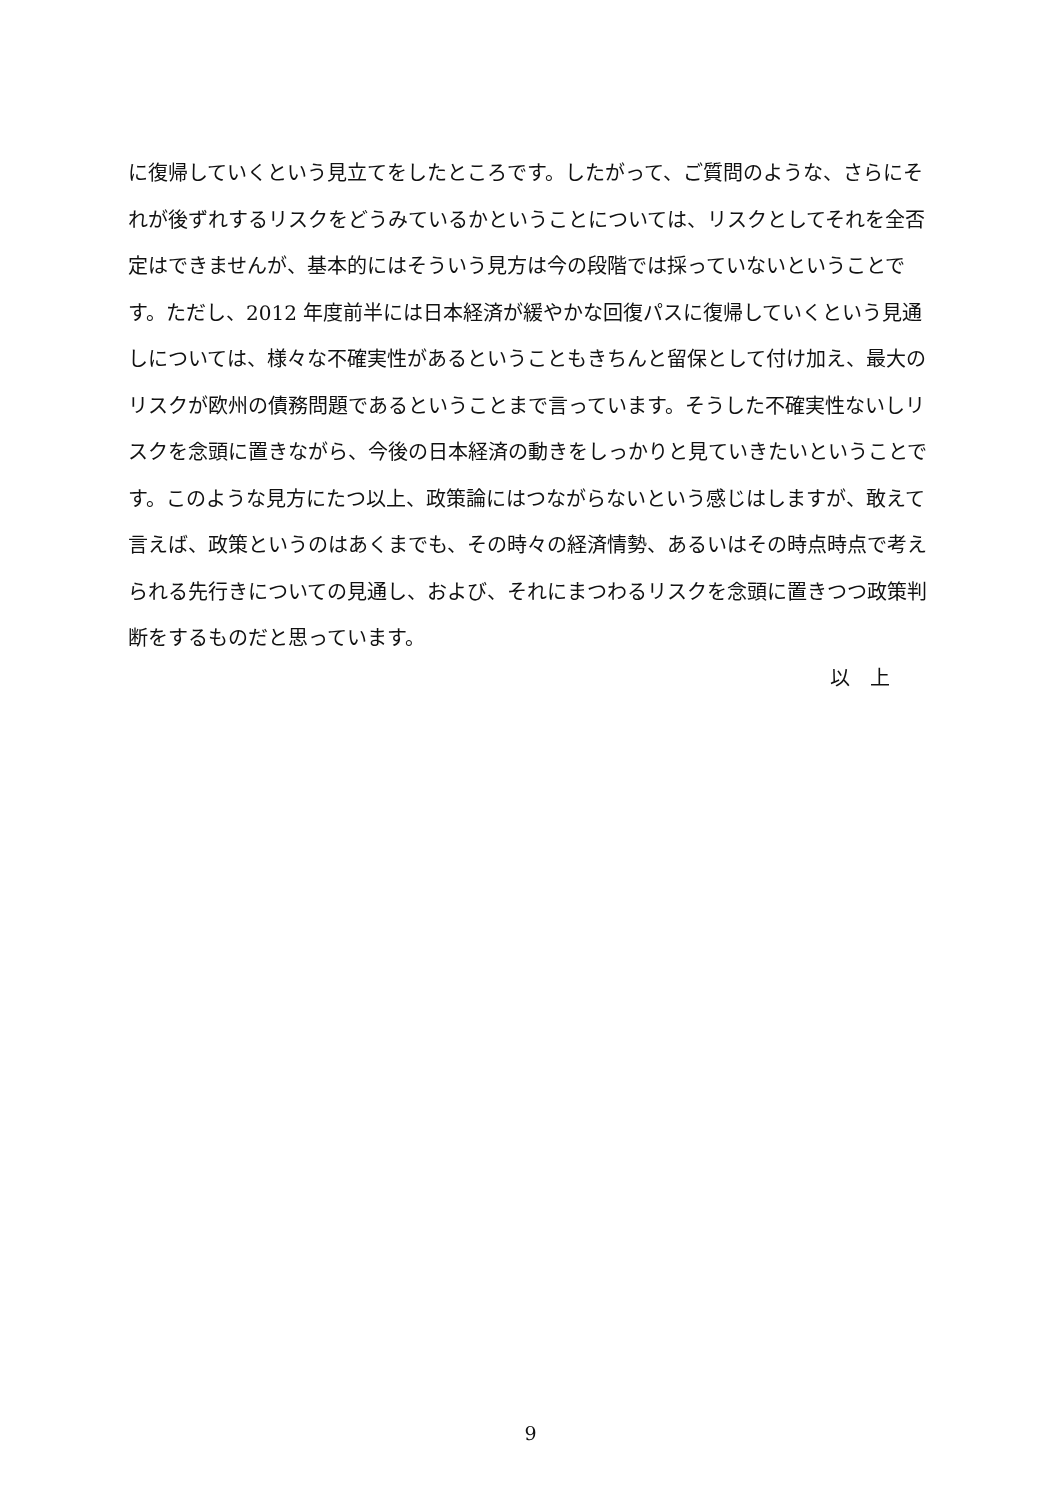に復帰していくという見立てをしたところです。したがって、ご質問のような、さらにそれが後ずれするリスクをどうみているかということについては、リスクとしてそれを全否定はできませんが、基本的にはそういう見方は今の段階では採っていないということです。ただし、2012 年度前半には日本経済が緩やかな回復パスに復帰していくという見通しについては、様々な不確実性があるということもきちんと留保として付け加え、最大のリスクが欧州の債務問題であるということまで言っています。そうした不確実性ないしリスクを念頭に置きながら、今後の日本経済の動きをしっかりと見ていきたいということです。このような見方にたつ以上、政策論にはつながらないという感じはしますが、敢えて言えば、政策というのはあくまでも、その時々の経済情勢、あるいはその時点時点で考えられる先行きについての見通し、および、それにまつわるリスクを念頭に置きつつ政策判断をするものだと思っています。
以　上
9